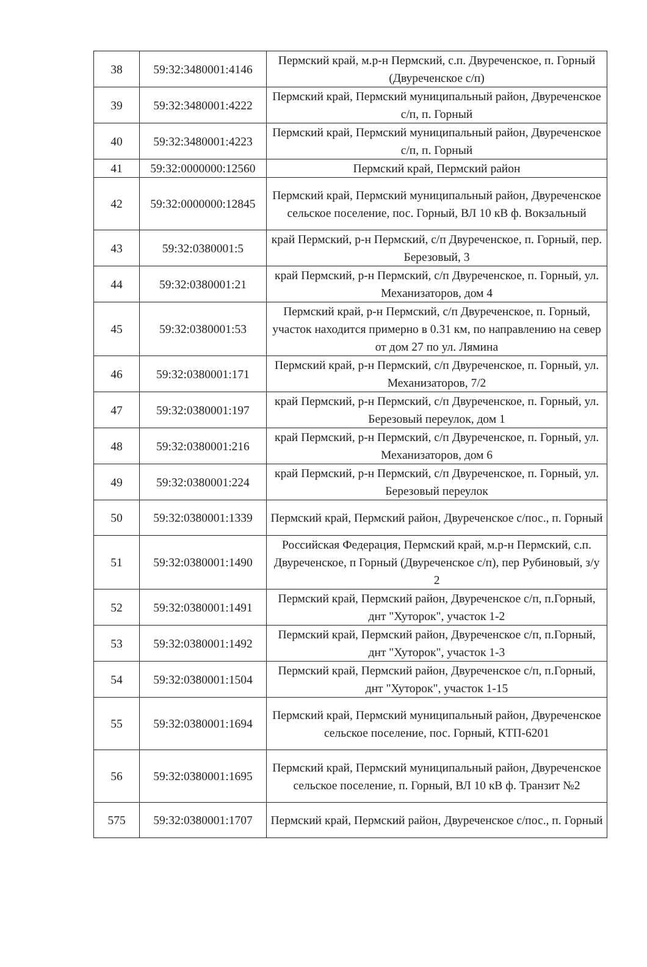| 38 | 59:32:3480001:4146 | Пермский край, м.р-н Пермский, с.п. Двуреченское, п. Горный (Двуреченское с/п) |
| 39 | 59:32:3480001:4222 | Пермский край, Пермский муниципальный район, Двуреченское с/п, п. Горный |
| 40 | 59:32:3480001:4223 | Пермский край, Пермский муниципальный район, Двуреченское с/п, п. Горный |
| 41 | 59:32:0000000:12560 | Пермский край, Пермский район |
| 42 | 59:32:0000000:12845 | Пермский край, Пермский муниципальный район, Двуреченское сельское поселение, пос. Горный, ВЛ 10 кВ ф. Вокзальный |
| 43 | 59:32:0380001:5 | край Пермский, р-н Пермский, с/п Двуреченское, п. Горный, пер. Березовый, 3 |
| 44 | 59:32:0380001:21 | край Пермский, р-н Пермский, с/п Двуреченское, п. Горный, ул. Механизаторов, дом 4 |
| 45 | 59:32:0380001:53 | Пермский край, р-н Пермский, с/п Двуреченское, п. Горный, участок находится примерно в 0.31 км, по направлению на север от дом 27 по ул. Лямина |
| 46 | 59:32:0380001:171 | Пермский край, р-н Пермский, с/п Двуреченское, п. Горный, ул. Механизаторов, 7/2 |
| 47 | 59:32:0380001:197 | край Пермский, р-н Пермский, с/п Двуреченское, п. Горный, ул. Березовый переулок, дом 1 |
| 48 | 59:32:0380001:216 | край Пермский, р-н Пермский, с/п Двуреченское, п. Горный, ул. Механизаторов, дом 6 |
| 49 | 59:32:0380001:224 | край Пермский, р-н Пермский, с/п Двуреченское, п. Горный, ул. Березовый переулок |
| 50 | 59:32:0380001:1339 | Пермский край, Пермский район, Двуреченское с/пос., п. Горный |
| 51 | 59:32:0380001:1490 | Российская Федерация, Пермский край, м.р-н Пермский, с.п. Двуреченское, п Горный (Двуреченское с/п), пер Рубиновый, з/у 2 |
| 52 | 59:32:0380001:1491 | Пермский край, Пермский район, Двуреченское с/п, п.Горный, днт "Хуторок", участок 1-2 |
| 53 | 59:32:0380001:1492 | Пермский край, Пермский район, Двуреченское с/п, п.Горный, днт "Хуторок", участок 1-3 |
| 54 | 59:32:0380001:1504 | Пермский край, Пермский район, Двуреченское с/п, п.Горный, днт "Хуторок", участок 1-15 |
| 55 | 59:32:0380001:1694 | Пермский край, Пермский муниципальный район, Двуреченское сельское поселение, пос. Горный, КТП-6201 |
| 56 | 59:32:0380001:1695 | Пермский край, Пермский муниципальный район, Двуреченское сельское поселение, п. Горный, ВЛ 10 кВ ф. Транзит №2 |
| 575 | 59:32:0380001:1707 | Пермский край, Пермский район, Двуреченское с/пос., п. Горный |